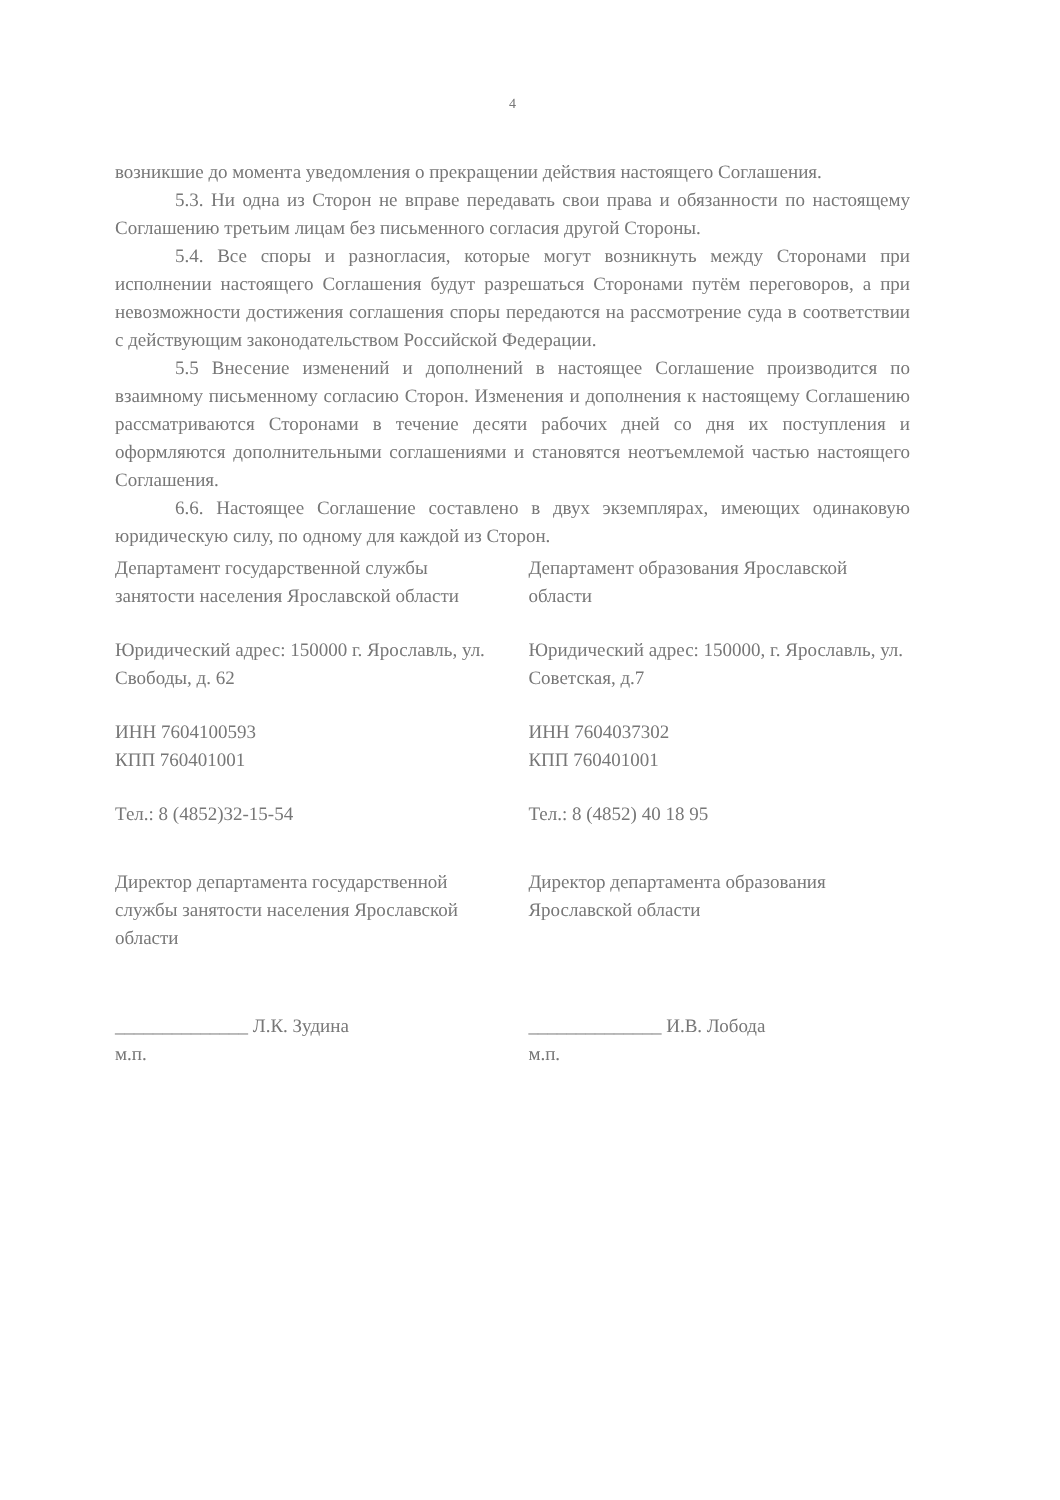4
возникшие до момента уведомления о прекращении действия настоящего Соглашения.
5.3. Ни одна из Сторон не вправе передавать свои права и обязанности по настоящему Соглашению третьим лицам без письменного согласия другой Стороны.
5.4. Все споры и разногласия, которые могут возникнуть между Сторонами при исполнении настоящего Соглашения будут разрешаться Сторонами путём переговоров, а при невозможности достижения соглашения споры передаются на рассмотрение суда в соответствии с действующим законодательством Российской Федерации.
5.5 Внесение изменений и дополнений в настоящее Соглашение производится по взаимному письменному согласию Сторон. Изменения и дополнения к настоящему Соглашению рассматриваются Сторонами в течение десяти рабочих дней со дня их поступления и оформляются дополнительными соглашениями и становятся неотъемлемой частью настоящего Соглашения.
6.6. Настоящее Соглашение составлено в двух экземплярах, имеющих одинаковую юридическую силу, по одному для каждой из Сторон.
Департамент государственной службы занятости населения Ярославской области
Юридический адрес: 150000 г. Ярославль, ул. Свободы, д. 62
ИНН 7604100593
КПП 760401001
Тел.: 8 (4852)32-15-54
Директор департамента государственной службы занятости населения Ярославской области
______________ Л.К. Зудина
м.п.
Департамент образования Ярославской области
Юридический адрес: 150000, г. Ярославль, ул. Советская, д.7
ИНН 7604037302
КПП 760401001
Тел.: 8 (4852) 40 18 95
Директор департамента образования Ярославской области
______________ И.В. Лобода
м.п.